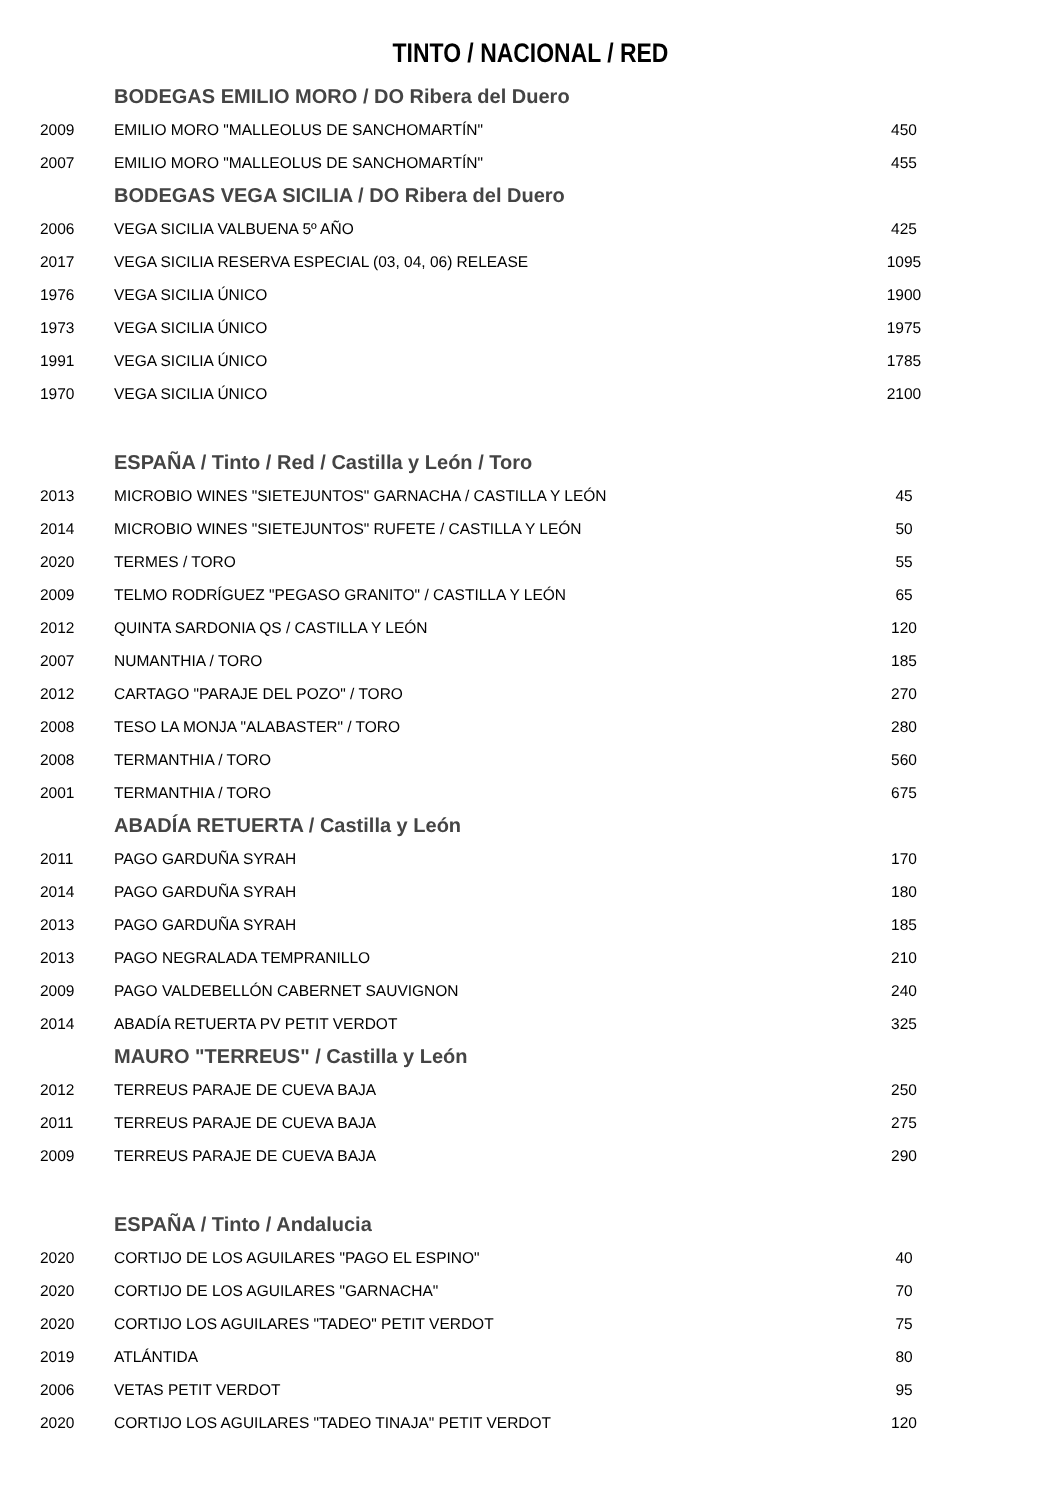TINTO / NACIONAL / RED
| | BODEGAS EMILIO MORO / DO Ribera del Duero | |
| 2009 | EMILIO MORO "MALLEOLUS DE SANCHOMARTÍN" | 450 |
| 2007 | EMILIO MORO "MALLEOLUS DE SANCHOMARTÍN" | 455 |
| | BODEGAS VEGA SICILIA / DO Ribera del Duero | |
| 2006 | VEGA SICILIA VALBUENA 5º AÑO | 425 |
| 2017 | VEGA SICILIA RESERVA ESPECIAL (03, 04, 06) RELEASE | 1095 |
| 1976 | VEGA SICILIA ÚNICO | 1900 |
| 1973 | VEGA SICILIA ÚNICO | 1975 |
| 1991 | VEGA SICILIA ÚNICO | 1785 |
| 1970 | VEGA SICILIA ÚNICO | 2100 |
| | ESPAÑA / Tinto / Red / Castilla y León / Toro | |
| 2013 | MICROBIO WINES "SIETEJUNTOS" GARNACHA / CASTILLA Y LEÓN | 45 |
| 2014 | MICROBIO WINES "SIETEJUNTOS" RUFETE / CASTILLA Y LEÓN | 50 |
| 2020 | TERMES / TORO | 55 |
| 2009 | TELMO RODRÍGUEZ "PEGASO GRANITO" / CASTILLA Y LEÓN | 65 |
| 2012 | QUINTA SARDONIA QS / CASTILLA Y LEÓN | 120 |
| 2007 | NUMANTHIA / TORO | 185 |
| 2012 | CARTAGO "PARAJE DEL POZO" / TORO | 270 |
| 2008 | TESO LA MONJA "ALABASTER" / TORO | 280 |
| 2008 | TERMANTHIA / TORO | 560 |
| 2001 | TERMANTHIA / TORO | 675 |
| | ABADÍA RETUERTA / Castilla y León | |
| 2011 | PAGO GARDUÑA SYRAH | 170 |
| 2014 | PAGO GARDUÑA SYRAH | 180 |
| 2013 | PAGO GARDUÑA SYRAH | 185 |
| 2013 | PAGO NEGRALADA TEMPRANILLO | 210 |
| 2009 | PAGO VALDEBELLÓN CABERNET SAUVIGNON | 240 |
| 2014 | ABADÍA RETUERTA PV PETIT VERDOT | 325 |
| | MAURO "TERREUS" / Castilla y León | |
| 2012 | TERREUS PARAJE DE CUEVA BAJA | 250 |
| 2011 | TERREUS PARAJE DE CUEVA BAJA | 275 |
| 2009 | TERREUS PARAJE DE CUEVA BAJA | 290 |
| | ESPAÑA / Tinto / Andalucia | |
| 2020 | CORTIJO DE LOS AGUILARES "PAGO EL ESPINO" | 40 |
| 2020 | CORTIJO DE LOS AGUILARES "GARNACHA" | 70 |
| 2020 | CORTIJO LOS AGUILARES "TADEO" PETIT VERDOT | 75 |
| 2019 | ATLÁNTIDA | 80 |
| 2006 | VETAS PETIT VERDOT | 95 |
| 2020 | CORTIJO LOS AGUILARES "TADEO TINAJA" PETIT VERDOT | 120 |